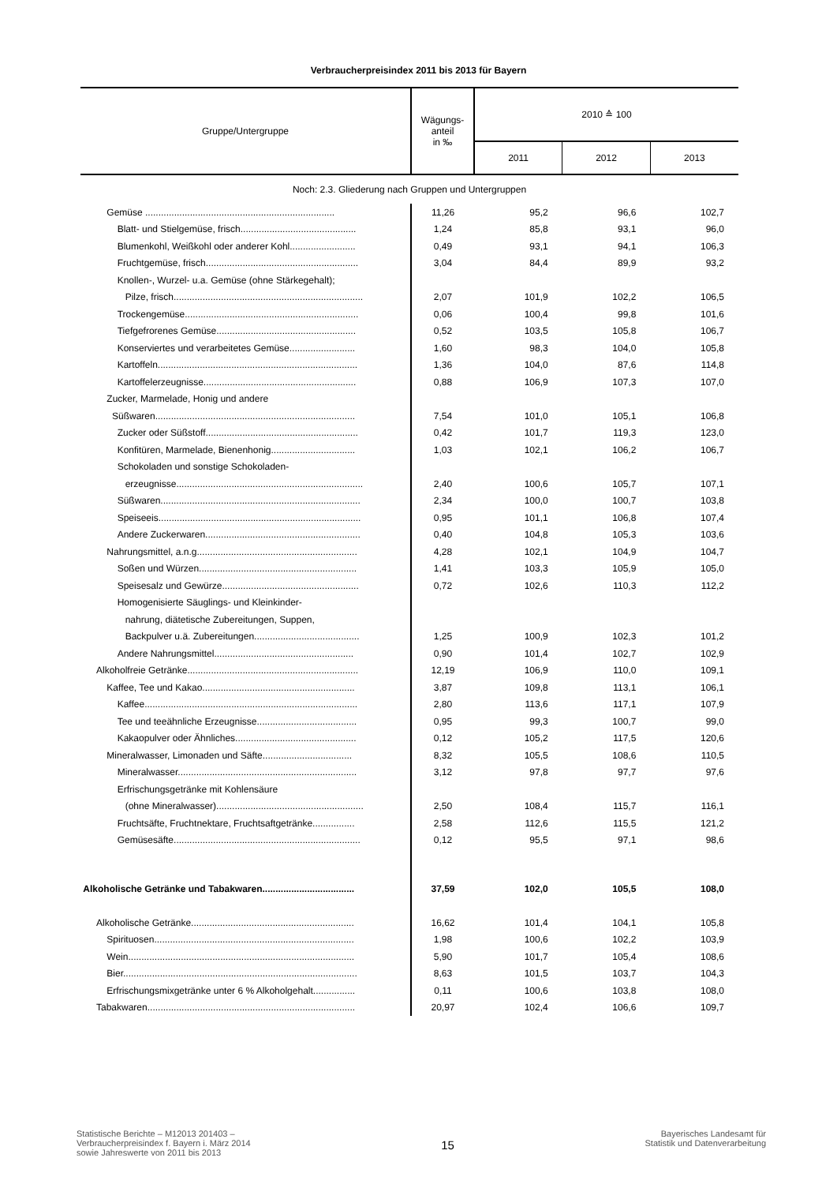Verbraucherpreisindex 2011 bis 2013 für Bayern
| Gruppe/Untergruppe | Wägungs- anteil in ‰ | 2010 ≙ 100 | | |
| --- | --- | --- | --- | --- |
| | | 2011 | 2012 | 2013 |
| Noch: 2.3. Gliederung nach Gruppen und Untergruppen | | | | |
| Gemüse ........................................................................ | 11,26 | 95,2 | 96,6 | 102,7 |
| Blatt- und Stielgemüse, frisch............................................ | 1,24 | 85,8 | 93,1 | 96,0 |
| Blumenkohl, Weißkohl oder anderer Kohl......................... | 0,49 | 93,1 | 94,1 | 106,3 |
| Fruchtgemüse, frisch.......................................................... | 3,04 | 84,4 | 89,9 | 93,2 |
| Knollen-, Wurzel- u.a. Gemüse (ohne Stärkegehalt); | | | | |
| Pilze, frisch........................................................................ | 2,07 | 101,9 | 102,2 | 106,5 |
| Trockengemüse.................................................................. | 0,06 | 100,4 | 99,8 | 101,6 |
| Tiefgefrorenes Gemüse..................................................... | 0,52 | 103,5 | 105,8 | 106,7 |
| Konserviertes und verarbeitetes Gemüse......................... | 1,60 | 98,3 | 104,0 | 105,8 |
| Kartoffeln............................................................................ | 1,36 | 104,0 | 87,6 | 114,8 |
| Kartoffelerzeugnisse.......................................................... | 0,88 | 106,9 | 107,3 | 107,0 |
| Zucker, Marmelade, Honig und andere | | | | |
| Süßwaren............................................................................ | 7,54 | 101,0 | 105,1 | 106,8 |
| Zucker oder Süßstoff.......................................................... | 0,42 | 101,7 | 119,3 | 123,0 |
| Konfitüren, Marmelade, Bienenhonig................................ | 1,03 | 102,1 | 106,2 | 106,7 |
| Schokoladen und sonstige Schokoladen- | | | | |
| erzeugnisse....................................................................... | 2,40 | 100,6 | 105,7 | 107,1 |
| Süßwaren............................................................................ | 2,34 | 100,0 | 100,7 | 103,8 |
| Speiseeis............................................................................. | 0,95 | 101,1 | 106,8 | 107,4 |
| Andere Zuckerwaren........................................................... | 0,40 | 104,8 | 105,3 | 103,6 |
| Nahrungsmittel, a.n.g............................................................. | 4,28 | 102,1 | 104,9 | 104,7 |
| Soßen und Würzen............................................................ | 1,41 | 103,3 | 105,9 | 105,0 |
| Speisesalz und Gewürze.................................................... | 0,72 | 102,6 | 110,3 | 112,2 |
| Homogenisierte Säuglings- und Kleinkinder- | | | | |
| nahrung, diätetische Zubereitungen, Suppen, | | | | |
| Backpulver u.ä. Zubereitungen........................................ | 1,25 | 100,9 | 102,3 | 101,2 |
| Andere Nahrungsmittel..................................................... | 0,90 | 101,4 | 102,7 | 102,9 |
| Alkoholfreie Getränke................................................................. | 12,19 | 106,9 | 110,0 | 109,1 |
| Kaffee, Tee und Kakao.......................................................... | 3,87 | 109,8 | 113,1 | 106,1 |
| Kaffee................................................................................. | 2,80 | 113,6 | 117,1 | 107,9 |
| Tee und teeähnliche Erzeugnisse...................................... | 0,95 | 99,3 | 100,7 | 99,0 |
| Kakaopulver oder Ähnliches.............................................. | 0,12 | 105,2 | 117,5 | 120,6 |
| Mineralwasser, Limonaden und Säfte.................................. | 8,32 | 105,5 | 108,6 | 110,5 |
| Mineralwasser.................................................................... | 3,12 | 97,8 | 97,7 | 97,6 |
| Erfrischungsgetränke mit Kohlensäure | | | | |
| (ohne Mineralwasser)........................................................ | 2,50 | 108,4 | 115,7 | 116,1 |
| Fruchtsäfte, Fruchtnektare, Fruchtsaftgetränke................ | 2,58 | 112,6 | 115,5 | 121,2 |
| Gemüsesäfte....................................................................... | 0,12 | 95,5 | 97,1 | 98,6 |
| Alkoholische Getränke und Tabakwaren................................... | 37,59 | 102,0 | 105,5 | 108,0 |
| Alkoholische Getränke.............................................................. | 16,62 | 101,4 | 104,1 | 105,8 |
| Spirituosen............................................................................ | 1,98 | 100,6 | 102,2 | 103,9 |
| Wein...................................................................................... | 5,90 | 101,7 | 105,4 | 108,6 |
| Bier......................................................................................... | 8,63 | 101,5 | 103,7 | 104,3 |
| Erfrischungsmixgetränke unter 6 % Alkoholgehalt................ | 0,11 | 100,6 | 103,8 | 108,0 |
| Tabakwaren............................................................................... | 20,97 | 102,4 | 106,6 | 109,7 |
Statistische Berichte – M12013 201403 –
Verbraucherpreisindex f. Bayern i. März 2014
sowie Jahreswerte von 2011 bis 2013
15
Bayerisches Landesamt für
Statistik und Datenverarbeitung